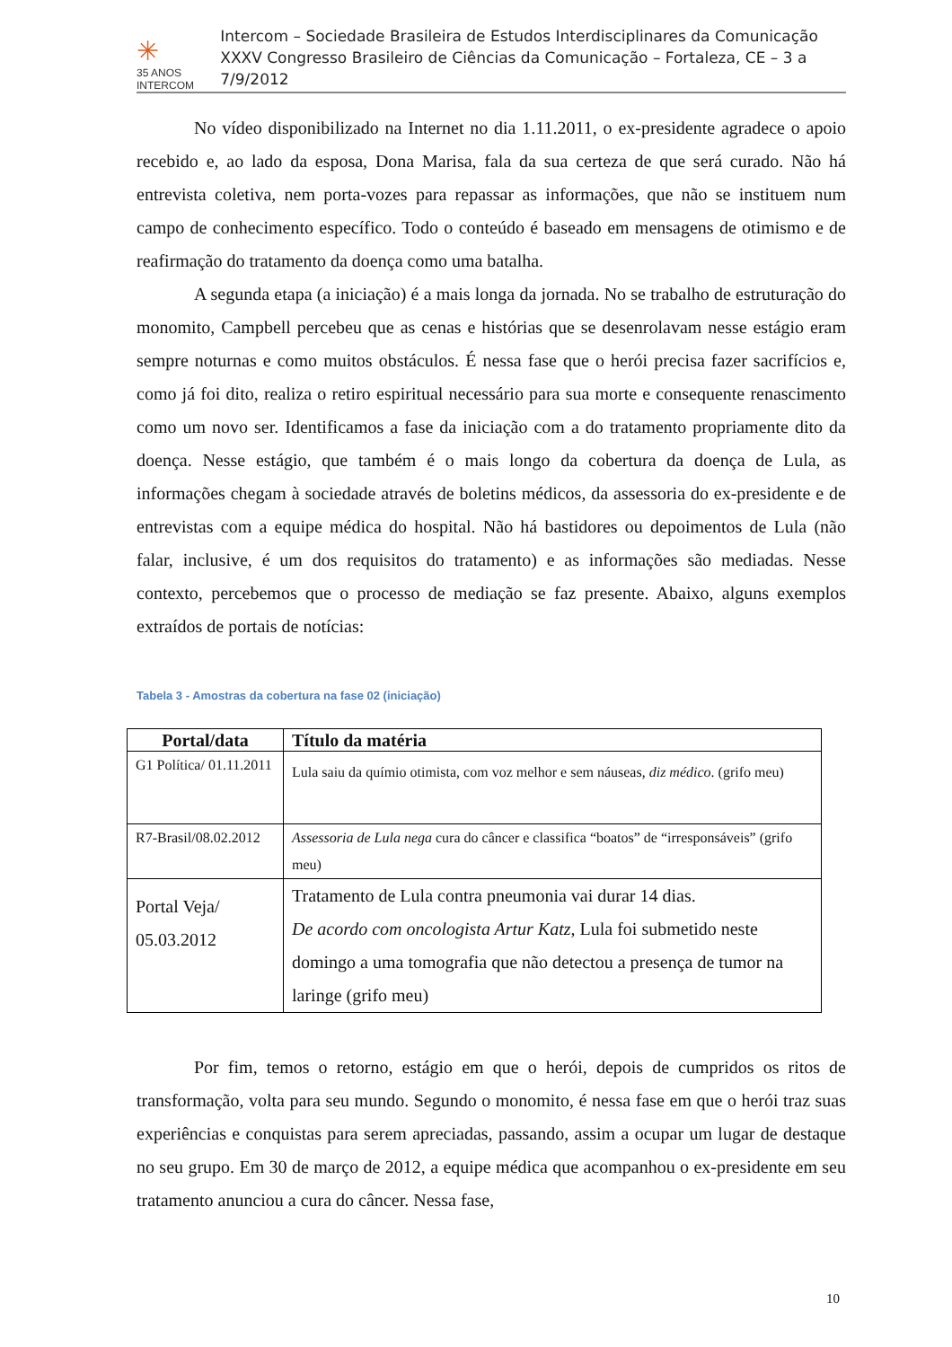✳
35 ANOS
INTERCOM
Intercom – Sociedade Brasileira de Estudos Interdisciplinares da Comunicação
XXXV Congresso Brasileiro de Ciências da Comunicação – Fortaleza, CE – 3 a 7/9/2012
No vídeo disponibilizado na Internet no dia 1.11.2011, o ex-presidente agradece o apoio recebido e, ao lado da esposa, Dona Marisa, fala da sua certeza de que será curado. Não há entrevista coletiva, nem porta-vozes para repassar as informações, que não se instituem num campo de conhecimento específico. Todo o conteúdo é baseado em mensagens de otimismo e de reafirmação do tratamento da doença como uma batalha.
A segunda etapa (a iniciação) é a mais longa da jornada. No se trabalho de estruturação do monomito, Campbell percebeu que as cenas e histórias que se desenrolavam nesse estágio eram sempre noturnas e como muitos obstáculos. É nessa fase que o herói precisa fazer sacrifícios e, como já foi dito, realiza o retiro espiritual necessário para sua morte e consequente renascimento como um novo ser. Identificamos a fase da iniciação com a do tratamento propriamente dito da doença. Nesse estágio, que também é o mais longo da cobertura da doença de Lula, as informações chegam à sociedade através de boletins médicos, da assessoria do ex-presidente e de entrevistas com a equipe médica do hospital. Não há bastidores ou depoimentos de Lula (não falar, inclusive, é um dos requisitos do tratamento) e as informações são mediadas. Nesse contexto, percebemos que o processo de mediação se faz presente. Abaixo, alguns exemplos extraídos de portais de notícias:
Tabela 3 - Amostras da cobertura na fase 02 (iniciação)
| Portal/data | Título da matéria |
| --- | --- |
| G1 Política/ 01.11.2011 | Lula saiu da químio otimista, com voz melhor e sem náuseas, diz médico . (grifo meu) |
| R7-Brasil/08.02.2012 | Assessoria de Lula nega cura do câncer e classifica “boatos” de “irresponsáveis” (grifo meu) |
| Portal Veja/ 05.03.2012 | Tratamento de Lula contra pneumonia vai durar 14 dias. De acordo com oncologista Artur Katz, Lula foi submetido neste domingo a uma tomografia que não detectou a presença de tumor na laringe (grifo meu) |
Por fim, temos o retorno, estágio em que o herói, depois de cumpridos os ritos de transformação, volta para seu mundo. Segundo o monomito, é nessa fase em que o herói traz suas experiências e conquistas para serem apreciadas, passando, assim a ocupar um lugar de destaque no seu grupo. Em 30 de março de 2012, a equipe médica que acompanhou o ex-presidente em seu tratamento anunciou a cura do câncer. Nessa fase,
10